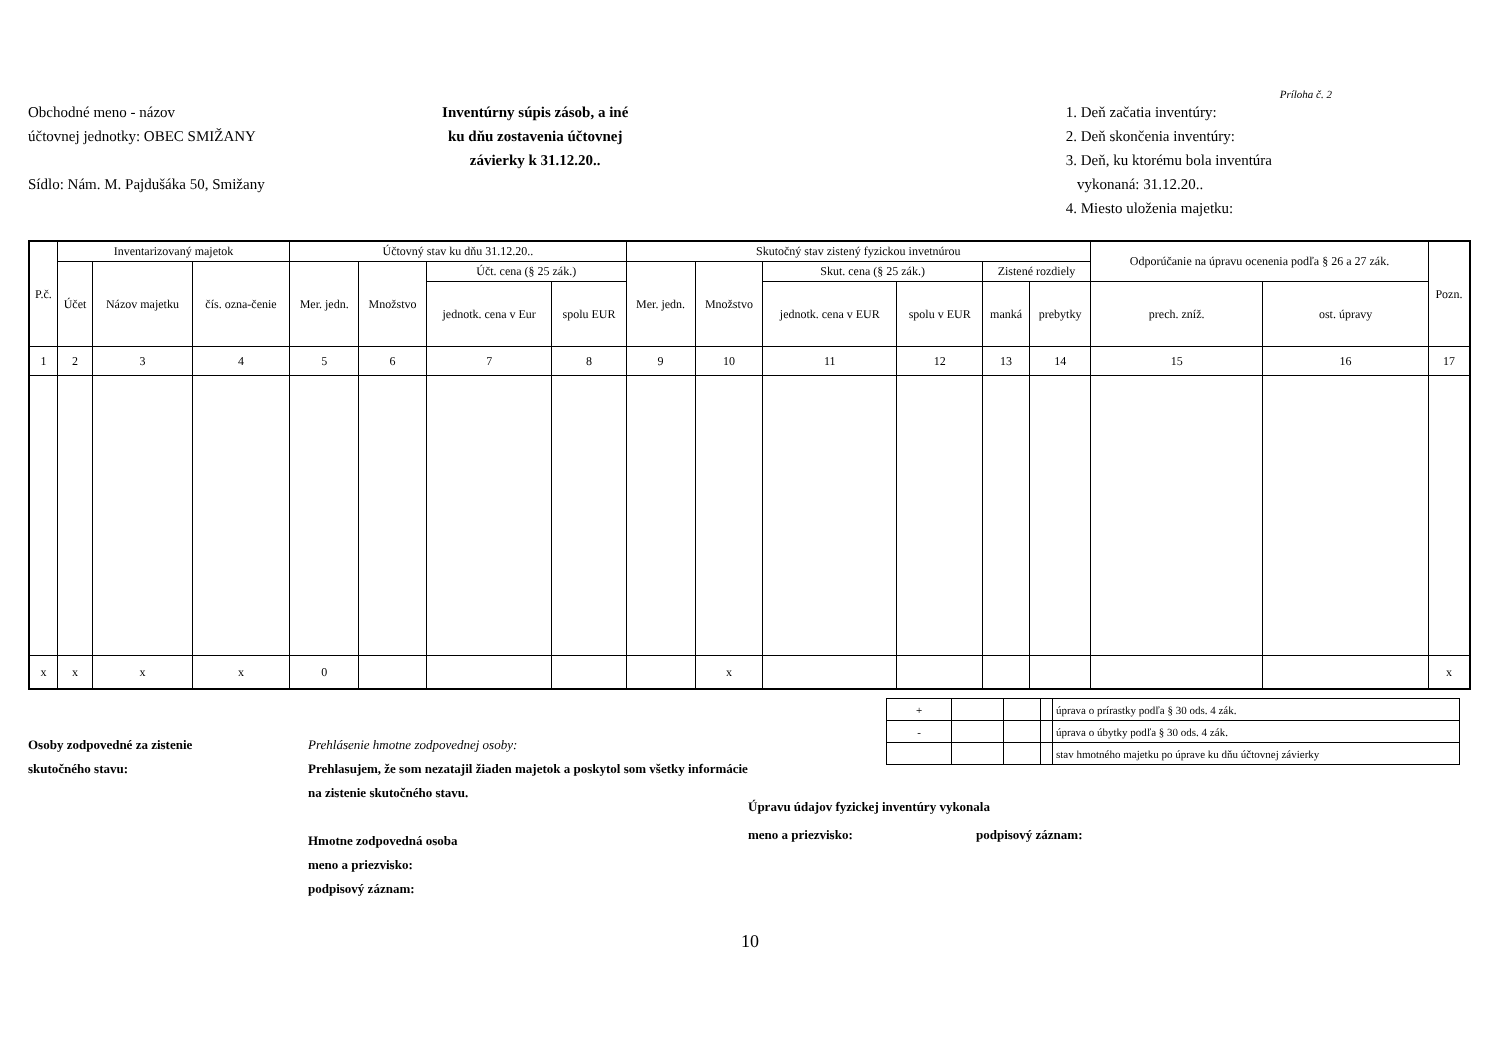Príloha č. 2
Obchodné meno - názov
účtovnej jednotky: OBEC SMIŽANY
Sídlo: Nám. M. Pajdušáka 50, Smižany
Inventúrny súpis zásob, a iné
ku dňu zostavenia účtovnej
závierky k 31.12.20..
1. Deň začatia inventúry:
2. Deň skončenia inventúry:
3. Deň, ku ktorému bola inventúra
vykonaná: 31.12.20..
4. Miesto uloženia majetku:
| P.č. | Inventarizovaný majetok | | | Účtovný stav ku dňu 31.12.20.. | | | | Skutočný stav zistený fyzickou invetnúrou | | | | | | Odporúčanie na úpravu ocenenia podľa § 26 a 27 zák. | | Pozn. |
| --- | --- | --- | --- | --- | --- | --- | --- | --- | --- | --- | --- | --- | --- | --- | --- | --- |
| | Účet | Názov majetku | čís. ozna-čenie | Mer. jedn. | Množstvo | Účt. cena (§ 25 zák.) | | Mer. jedn. | Množstvo | Skut. cena (§ 25 zák.) | | Zistené rozdiely | | | | |
| | | | | | | jednotk. cena v Eur | spolu EUR | | | jednotk. cena v EUR | spolu v EUR | | | prech. zníž. | ost. úpravy | |
| | | | | | | | | | | | | manká | prebytky | | | |
| 1 | 2 | 3 | 4 | 5 | 6 | 7 | 8 | 9 | 10 | 11 | 12 | 13 | 14 | 15 | 16 | 17 |
| x | x | x | x | 0 | | | | | x | | | | | | | x |
Osoby zodpovedné za zistenie
skutočného stavu:
Prehlásenie hmotne zodpovednej osoby:
Prehlasujem, že som nezatajil žiaden majetok a poskytol som všetky informácie na zistenie skutočného stavu.
Hmotne zodpovedná osoba
meno a priezvisko:
podpisový záznam:
| + | | | | úprava o prírastky podľa § 30 ods. 4 zák. |
| - | | | | úprava o úbytky podľa § 30 ods. 4 zák. |
| | | | | stav hmotného majetku po úprave ku dňu účtovnej závierky |
Úpravu údajov fyzickej inventúry vykonala
meno a priezvisko: podpisový záznam:
10